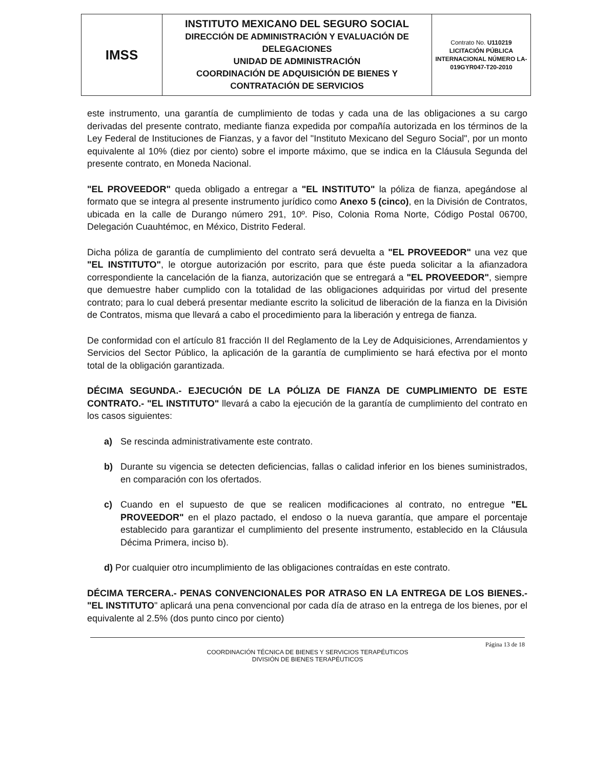| IMSS | INSTITUTO MEXICANO DEL SEGURO SOCIAL DIRECCIÓN DE ADMINISTRACIÓN Y EVALUACIÓN DE DELEGACIONES UNIDAD DE ADMINISTRACIÓN COORDINACIÓN DE ADQUISICIÓN DE BIENES Y CONTRATACIÓN DE SERVICIOS | Contrato No. U110219 LICITACIÓN PÚBLICA INTERNACIONAL NÚMERO LA-019GYR047-T20-2010 |
este instrumento, una garantía de cumplimiento de todas y cada una de las obligaciones a su cargo derivadas del presente contrato, mediante fianza expedida por compañía autorizada en los términos de la Ley Federal de Instituciones de Fianzas, y a favor del "Instituto Mexicano del Seguro Social", por un monto equivalente al 10% (diez por ciento) sobre el importe máximo, que se indica en la Cláusula Segunda del presente contrato, en Moneda Nacional.
"EL PROVEEDOR" queda obligado a entregar a "EL INSTITUTO" la póliza de fianza, apegándose al formato que se integra al presente instrumento jurídico como Anexo 5 (cinco), en la División de Contratos, ubicada en la calle de Durango número 291, 10º. Piso, Colonia Roma Norte, Código Postal 06700, Delegación Cuauhtémoc, en México, Distrito Federal.
Dicha póliza de garantía de cumplimiento del contrato será devuelta a "EL PROVEEDOR" una vez que "EL INSTITUTO", le otorgue autorización por escrito, para que éste pueda solicitar a la afianzadora correspondiente la cancelación de la fianza, autorización que se entregará a "EL PROVEEDOR", siempre que demuestre haber cumplido con la totalidad de las obligaciones adquiridas por virtud del presente contrato; para lo cual deberá presentar mediante escrito la solicitud de liberación de la fianza en la División de Contratos, misma que llevará a cabo el procedimiento para la liberación y entrega de fianza.
De conformidad con el artículo 81 fracción II del Reglamento de la Ley de Adquisiciones, Arrendamientos y Servicios del Sector Público, la aplicación de la garantía de cumplimiento se hará efectiva por el monto total de la obligación garantizada.
DÉCIMA SEGUNDA.- EJECUCIÓN DE LA PÓLIZA DE FIANZA DE CUMPLIMIENTO DE ESTE CONTRATO.- "EL INSTITUTO" llevará a cabo la ejecución de la garantía de cumplimiento del contrato en los casos siguientes:
a) Se rescinda administrativamente este contrato.
b) Durante su vigencia se detecten deficiencias, fallas o calidad inferior en los bienes suministrados, en comparación con los ofertados.
c) Cuando en el supuesto de que se realicen modificaciones al contrato, no entregue "EL PROVEEDOR" en el plazo pactado, el endoso o la nueva garantía, que ampare el porcentaje establecido para garantizar el cumplimiento del presente instrumento, establecido en la Cláusula Décima Primera, inciso b).
d) Por cualquier otro incumplimiento de las obligaciones contraídas en este contrato.
DÉCIMA TERCERA.- PENAS CONVENCIONALES POR ATRASO EN LA ENTREGA DE LOS BIENES.- "EL INSTITUTO" aplicará una pena convencional por cada día de atraso en la entrega de los bienes, por el equivalente al 2.5% (dos punto cinco por ciento)
Página 13 de 18
COORDINACIÓN TÉCNICA DE BIENES Y SERVICIOS TERAPÉUTICOS
DIVISIÓN DE BIENES TERAPÉUTICOS